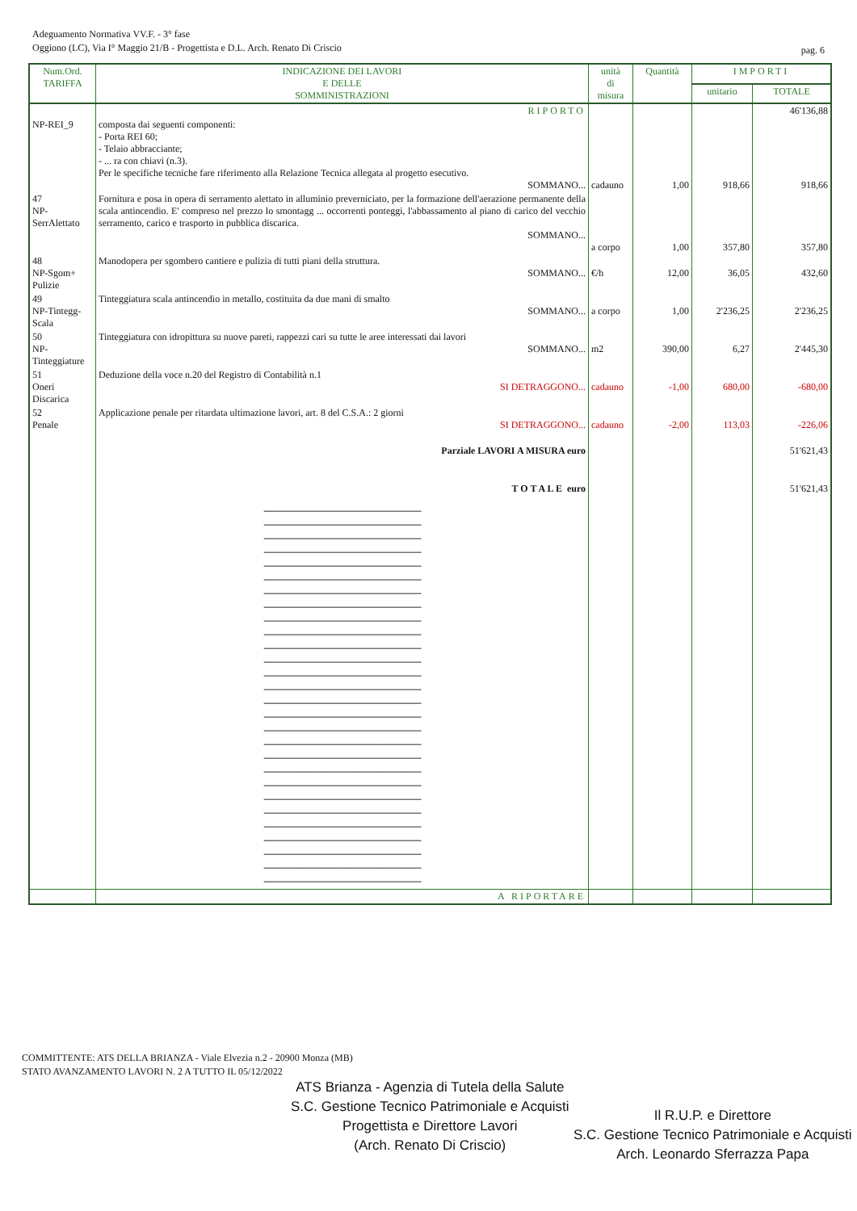Adeguamento Normativa VV.F. - 3° fase
Oggiono (LC), Via I° Maggio 21/B - Progettista e D.L. Arch. Renato Di Criscio
pag. 6
| Num.Ord. TARIFFA | INDICAZIONE DEI LAVORI E DELLE SOMMINISTRAZIONI | unità di misura | Quantità | IMPORTI | |
| --- | --- | --- | --- | --- | --- |
| | | | | unitario | TOTALE |
| | RIPORTO | | | | 46'136,88 |
| NP-REI_9 | composta dai seguenti componenti: - Porta REI 60; - Telaio abbracciante; - ... ra con chiavi (n.3). Per le specifiche tecniche fare riferimento alla Relazione Tecnica allegata al progetto esecutivo. SOMMANO... | cadauno | 1,00 | 918,66 | 918,66 |
| 47 NP-SerrAlettato | Fornitura e posa in opera di serramento alettato in alluminio preverniciato, per la formazione dell'aerazione permanente della scala antincendio. E' compreso nel prezzo lo smontagg ... occorrenti ponteggi, l'abbassamento al piano di carico del vecchio serramento, carico e trasporto in pubblica discarica. SOMMANO... | a corpo | 1,00 | 357,80 | 357,80 |
| 48 NP-Sgom+ Pulizie | Manodopera per sgombero cantiere e pulizia di tutti piani della struttura. SOMMANO... | €/h | 12,00 | 36,05 | 432,60 |
| 49 NP-Tintegg-Scala | Tinteggiatura scala antincendio in metallo, costituita da due mani di smalto SOMMANO... | a corpo | 1,00 | 2'236,25 | 2'236,25 |
| 50 NP-Tinteggiature | Tinteggiatura con idropittura su nuove pareti, rappezzi cari su tutte le aree interessati dai lavori SOMMANO... | m2 | 390,00 | 6,27 | 2'445,30 |
| 51 Oneri Discarica | Deduzione della voce n.20 del Registro di Contabilità n.1 SI DETRAGGONO... | cadauno | -1,00 | 680,00 | -680,00 |
| 52 Penale | Applicazione penale per ritardata ultimazione lavori, art. 8 del C.S.A.: 2 giorni SI DETRAGGONO... | cadauno | -2,00 | 113,03 | -226,06 |
| | Parziale LAVORI A MISURA euro | | | | 51'621,43 |
| | T O T A L E euro | | | | 51'621,43 |
| | ----------------------------------------------------------------- ----------------------------------------------------------------- ----------------------------------------------------------------- ----------------------------------------------------------------- ----------------------------------------------------------------- ----------------------------------------------------------------- ----------------------------------------------------------------- ----------------------------------------------------------------- ----------------------------------------------------------------- ----------------------------------------------------------------- ----------------------------------------------------------------- ----------------------------------------------------------------- ----------------------------------------------------------------- ----------------------------------------------------------------- ----------------------------------------------------------------- ----------------------------------------------------------------- ----------------------------------------------------------------- ----------------------------------------------------------------- ----------------------------------------------------------------- ----------------------------------------------------------------- ----------------------------------------------------------------- ----------------------------------------------------------------- ----------------------------------------------------------------- ----------------------------------------------------------------- ----------------------------------------------------------------- ----------------------------------------------------------------- ----------------------------------------------------------------- ----------------------------------------------------------------- | | | | |
| | A RIPORTARE | | | | |
COMMITTENTE: ATS DELLA BRIANZA - Viale Elvezia n.2 - 20900 Monza (MB)
STATO AVANZAMENTO LAVORI N. 2 A TUTTO IL 05/12/2022
ATS Brianza - Agenzia di Tutela della Salute
S.C. Gestione Tecnico Patrimoniale e Acquisti
Progettista e Direttore Lavori
(Arch. Renato Di Criscio)
Il R.U.P. e Direttore
S.C. Gestione Tecnico Patrimoniale e Acquisti
Arch. Leonardo Sferrazza Papa